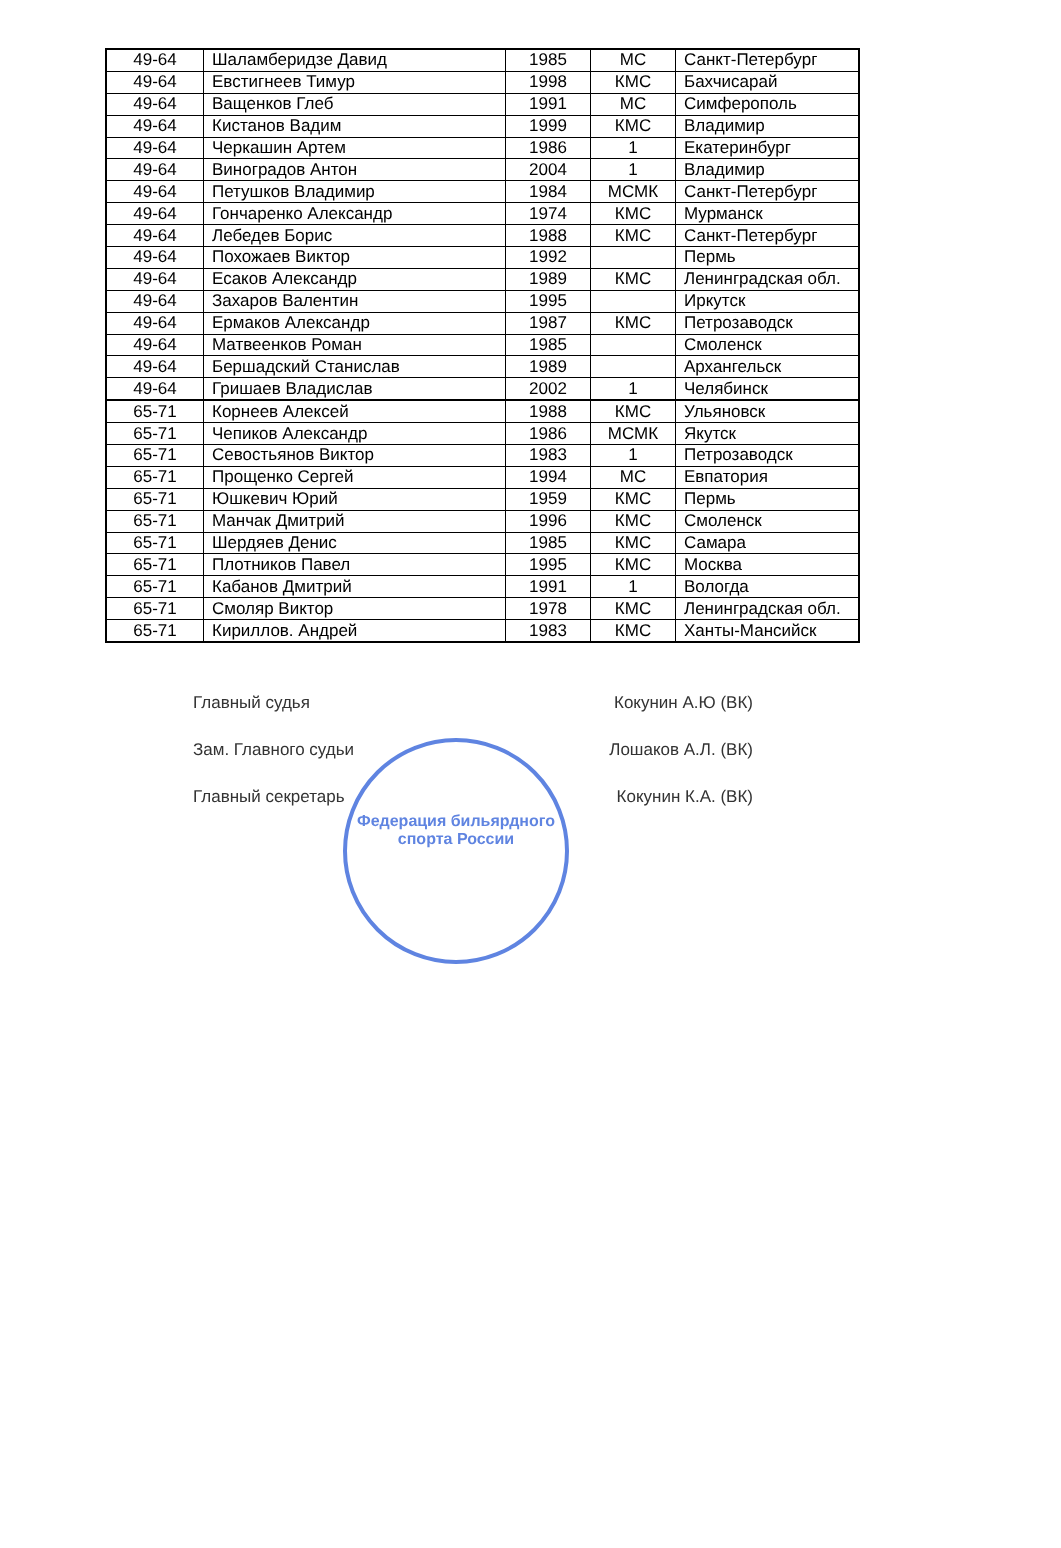| 49-64 | Шаламберидзе Давид | 1985 | МС | Санкт-Петербург |
| 49-64 | Евстигнеев Тимур | 1998 | КМС | Бахчисарай |
| 49-64 | Ващенков Глеб | 1991 | МС | Симферополь |
| 49-64 | Кистанов Вадим | 1999 | КМС | Владимир |
| 49-64 | Черкашин Артем | 1986 | 1 | Екатеринбург |
| 49-64 | Виноградов Антон | 2004 | 1 | Владимир |
| 49-64 | Петушков Владимир | 1984 | МСМК | Санкт-Петербург |
| 49-64 | Гончаренко Александр | 1974 | КМС | Мурманск |
| 49-64 | Лебедев Борис | 1988 | КМС | Санкт-Петербург |
| 49-64 | Похожаев Виктор | 1992 | | Пермь |
| 49-64 | Есаков Александр | 1989 | КМС | Ленинградская обл. |
| 49-64 | Захаров Валентин | 1995 | | Иркутск |
| 49-64 | Ермаков Александр | 1987 | КМС | Петрозаводск |
| 49-64 | Матвеенков Роман | 1985 | | Смоленск |
| 49-64 | Бершадский Станислав | 1989 | | Архангельск |
| 49-64 | Гришаев Владислав | 2002 | 1 | Челябинск |
| 65-71 | Корнеев Алексей | 1988 | КМС | Ульяновск |
| 65-71 | Чепиков Александр | 1986 | МСМК | Якутск |
| 65-71 | Севостьянов Виктор | 1983 | 1 | Петрозаводск |
| 65-71 | Прощенко Сергей | 1994 | МС | Евпатория |
| 65-71 | Юшкевич Юрий | 1959 | КМС | Пермь |
| 65-71 | Манчак Дмитрий | 1996 | КМС | Смоленск |
| 65-71 | Шердяев Денис | 1985 | КМС | Самара |
| 65-71 | Плотников Павел | 1995 | КМС | Москва |
| 65-71 | Кабанов Дмитрий | 1991 | 1 | Вологда |
| 65-71 | Смоляр Виктор | 1978 | КМС | Ленинградская обл. |
| 65-71 | Кириллов. Андрей | 1983 | КМС | Ханты-Мансийск |
Федерация бильярдного спорта России
Главный судья Кокунин А.Ю (ВК)
Зам. Главного судьи Лошаков А.Л. (ВК)
Главный секретарь Кокунин К.А. (ВК)